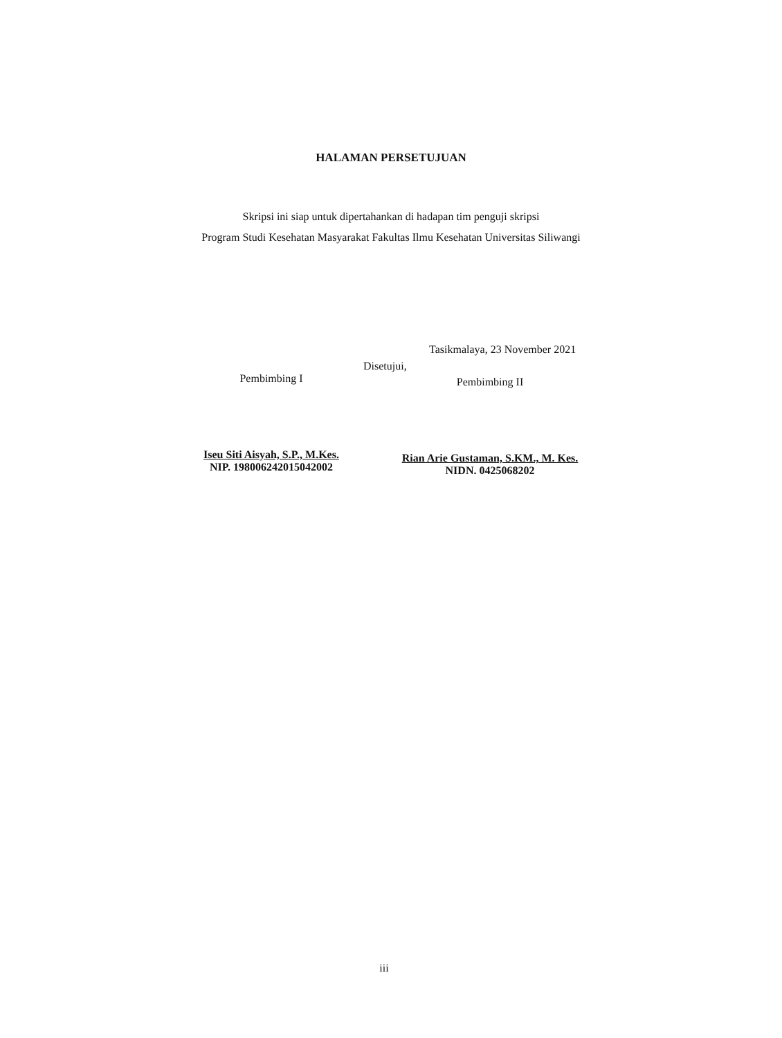HALAMAN PERSETUJUAN
Skripsi ini siap untuk dipertahankan di hadapan tim penguji skripsi
Program Studi Kesehatan Masyarakat Fakultas Ilmu Kesehatan Universitas Siliwangi
Tasikmalaya, 23 November 2021
Disetujui,
Pembimbing I
Iseu Siti Aisyah, S.P., M.Kes.
NIP. 198006242015042002
Pembimbing II
Rian Arie Gustaman, S.KM., M. Kes.
NIDN. 0425068202
iii